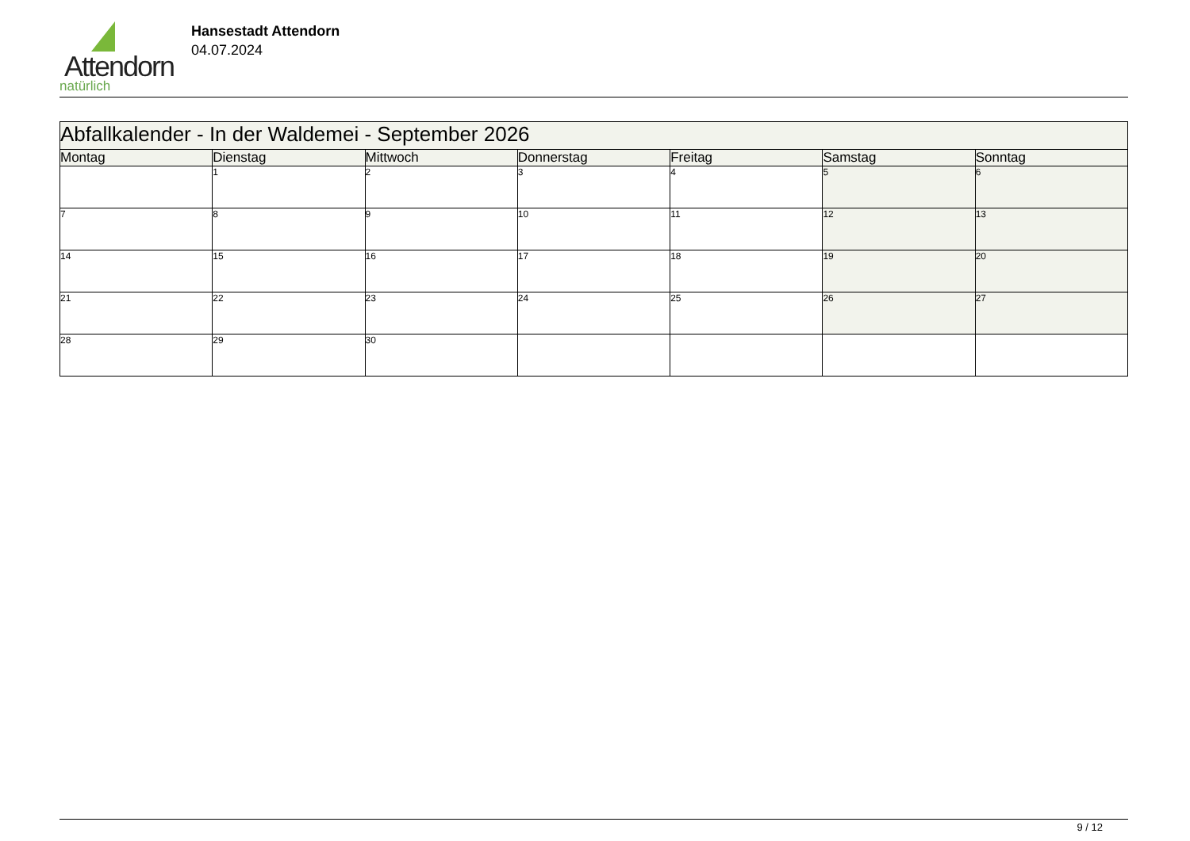Attendorn
natürlich
Hansestadt Attendorn
04.07.2024
| Abfallkalender - In der Waldemei - September 2026 | | | | | | |
| Montag | Dienstag | Mittwoch | Donnerstag | Freitag | Samstag | Sonntag |
| | 1 | 2 | 3 | 4 | 5 | 6 |
| 7 | 8 | 9 | 10 | 11 | 12 | 13 |
| 14 | 15 | 16 | 17 | 18 | 19 | 20 |
| 21 | 22 | 23 | 24 | 25 | 26 | 27 |
| 28 | 29 | 30 | | | | |
9 / 12